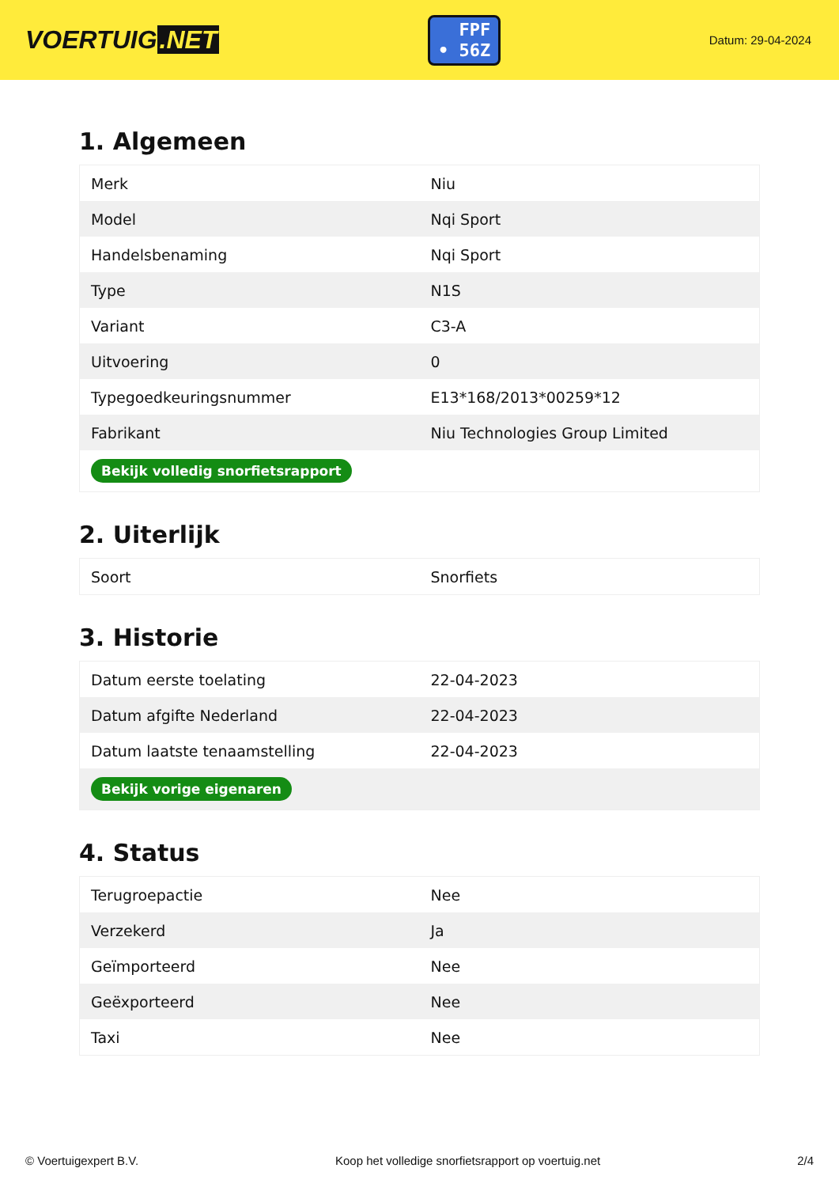VOERTUIG.NET
FPF
• 56Z
Datum: 29-04-2024
1. Algemeen
| Merk | Niu |
| Model | Nqi Sport |
| Handelsbenaming | Nqi Sport |
| Type | N1S |
| Variant | C3-A |
| Uitvoering | 0 |
| Typegoedkeuringsnummer | E13*168/2013*00259*12 |
| Fabrikant | Niu Technologies Group Limited |
| Bekijk volledig snorfietsrapport | |
2. Uiterlijk
| Soort | Snorfiets |
3. Historie
| Datum eerste toelating | 22-04-2023 |
| Datum afgifte Nederland | 22-04-2023 |
| Datum laatste tenaamstelling | 22-04-2023 |
| Bekijk vorige eigenaren | |
4. Status
| Terugroepactie | Nee |
| Verzekerd | Ja |
| Geïmporteerd | Nee |
| Geëxporteerd | Nee |
| Taxi | Nee |
© Voertuigexpert B.V. Koop het volledige snorfietsrapport op voertuig.net 2/4